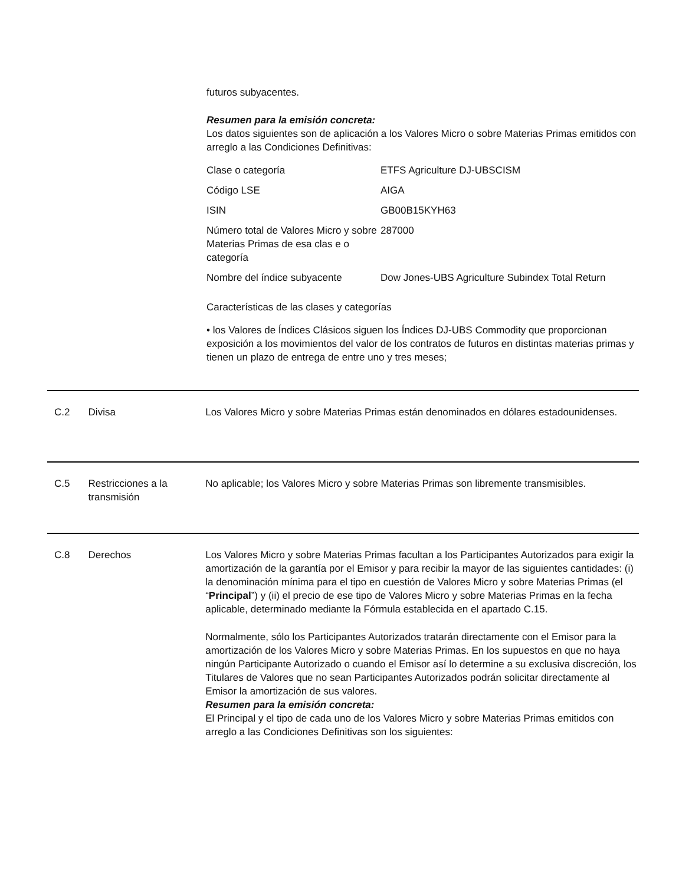futuros subyacentes.
Resumen para la emisión concreta:
Los datos siguientes son de aplicación a los Valores Micro o sobre Materias Primas emitidos con arreglo a las Condiciones Definitivas:
| Clase o categoría | ETFS Agriculture DJ-UBSCISM |
| Código LSE | AIGA |
| ISIN | GB00B15KYH63 |
| Número total de Valores Micro y sobre Materias Primas de esa clas e o categoría | 287000 |
| Nombre del índice subyacente | Dow Jones-UBS Agriculture Subindex Total Return |
Características de las clases y categorías
• los Valores de Índices Clásicos siguen los Índices DJ-UBS Commodity que proporcionan exposición a los movimientos del valor de los contratos de futuros en distintas materias primas y tienen un plazo de entrega de entre uno y tres meses;
C.2 Divisa Los Valores Micro y sobre Materias Primas están denominados en dólares estadounidenses.
C.5 Restricciones a la transmisión
No aplicable; los Valores Micro y sobre Materias Primas son libremente transmisibles.
C.8 Derechos Los Valores Micro y sobre Materias Primas facultan a los Participantes Autorizados para exigir la amortización de la garantía por el Emisor y para recibir la mayor de las siguientes cantidades: (i) la denominación mínima para el tipo en cuestión de Valores Micro y sobre Materias Primas (el “Principal”) y (ii) el precio de ese tipo de Valores Micro y sobre Materias Primas en la fecha aplicable, determinado mediante la Fórmula establecida en el apartado C.15.
Normalmente, sólo los Participantes Autorizados tratarán directamente con el Emisor para la amortización de los Valores Micro y sobre Materias Primas. En los supuestos en que no haya ningún Participante Autorizado o cuando el Emisor así lo determine a su exclusiva discreción, los Titulares de Valores que no sean Participantes Autorizados podrán solicitar directamente al Emisor la amortización de sus valores.
Resumen para la emisión concreta:
El Principal y el tipo de cada uno de los Valores Micro y sobre Materias Primas emitidos con arreglo a las Condiciones Definitivas son los siguientes: